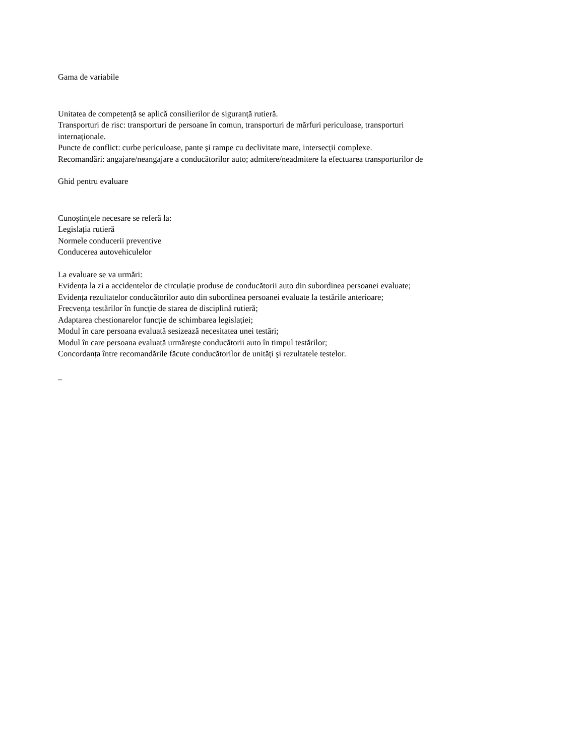Gama de variabile
Unitatea de competență se aplică consilierilor de siguranță rutieră.
Transporturi de risc: transporturi de persoane în comun, transporturi de mărfuri periculoase, transporturi
internaționale.
Puncte de conflict: curbe periculoase, pante şi rampe cu declivitate mare, intersecții complexe.
Recomandări: angajare/neangajare a conducătorilor auto; admitere/neadmitere la efectuarea transporturilor de
Ghid pentru evaluare
Cunoştințele necesare se referă la:
Legislația rutieră
Normele conducerii preventive
Conducerea autovehiculelor
La evaluare se va urmări:
Evidența la zi a accidentelor de circulație produse de conducătorii auto din subordinea persoanei evaluate;
Evidența rezultatelor conducătorilor auto din subordinea persoanei evaluate la testările anterioare;
Frecvența testărilor în funcție de starea de disciplină rutieră;
Adaptarea chestionarelor funcție de schimbarea legislației;
Modul în care persoana evaluată sesizează necesitatea unei testări;
Modul în care persoana evaluată urmăreşte conducătorii auto în timpul testărilor;
Concordanța între recomandările făcute conducătorilor de unități şi rezultatele testelor.
_